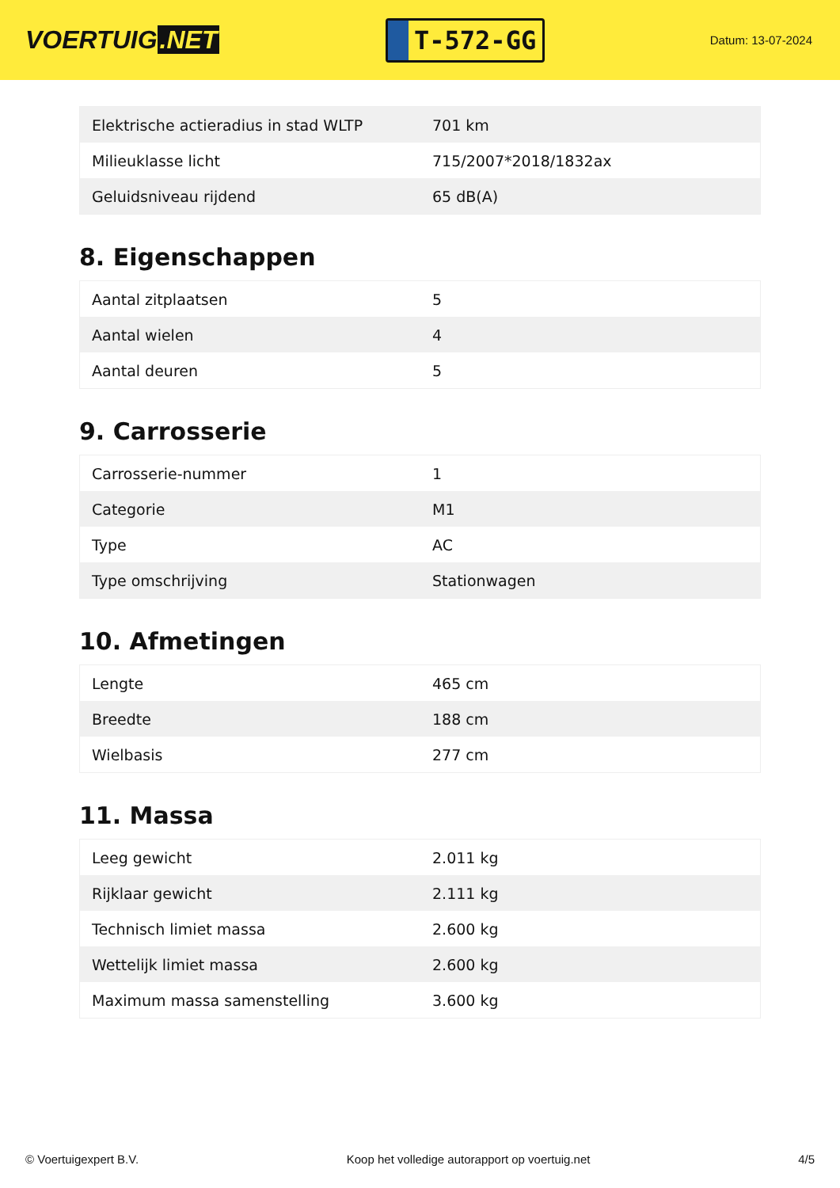VOERTUIG.NET
T-572-GG
Datum: 13-07-2024
| Elektrische actieradius in stad WLTP | 701 km |
| Milieuklasse licht | 715/2007*2018/1832ax |
| Geluidsniveau rijdend | 65 dB(A) |
8. Eigenschappen
| Aantal zitplaatsen | 5 |
| Aantal wielen | 4 |
| Aantal deuren | 5 |
9. Carrosserie
| Carrosserie-nummer | 1 |
| Categorie | M1 |
| Type | AC |
| Type omschrijving | Stationwagen |
10. Afmetingen
| Lengte | 465 cm |
| Breedte | 188 cm |
| Wielbasis | 277 cm |
11. Massa
| Leeg gewicht | 2.011 kg |
| Rijklaar gewicht | 2.111 kg |
| Technisch limiet massa | 2.600 kg |
| Wettelijk limiet massa | 2.600 kg |
| Maximum massa samenstelling | 3.600 kg |
© Voertuigexpert B.V. Koop het volledige autorapport op voertuig.net 4/5